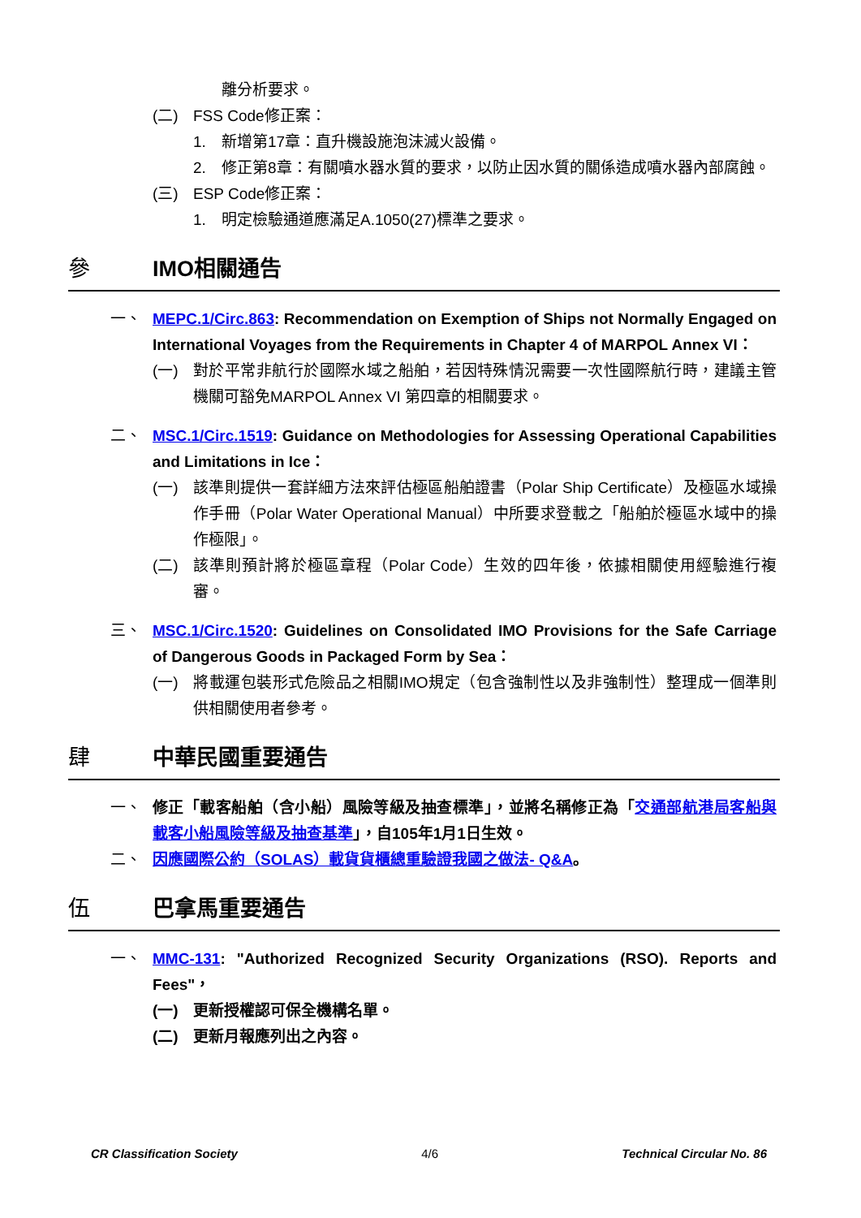離分析要求。
(二) FSS Code修正案：
1. 新增第17章：直升機設施泡沫滅火設備。
2. 修正第8章：有關噴水器水質的要求，以防止因水質的關係造成噴水器內部腐蝕。
(三) ESP Code修正案：
1. 明定檢驗通道應滿足A.1050(27)標準之要求。
參 IMO相關通告
一、 MEPC.1/Circ.863: Recommendation on Exemption of Ships not Normally Engaged on International Voyages from the Requirements in Chapter 4 of MARPOL Annex VI：
(一) 對於平常非航行於國際水域之船舶，若因特殊情況需要一次性國際航行時，建議主管機關可豁免MARPOL Annex VI 第四章的相關要求。
二、 MSC.1/Circ.1519: Guidance on Methodologies for Assessing Operational Capabilities and Limitations in Ice：
(一) 該準則提供一套詳細方法來評估極區船舶證書（Polar Ship Certificate）及極區水域操作手冊（Polar Water Operational Manual）中所要求登載之「船舶於極區水域中的操作極限」。
(二) 該準則預計將於極區章程（Polar Code）生效的四年後，依據相關使用經驗進行複審。
三、 MSC.1/Circ.1520: Guidelines on Consolidated IMO Provisions for the Safe Carriage of Dangerous Goods in Packaged Form by Sea：
(一) 將載運包裝形式危險品之相關IMO規定（包含強制性以及非強制性）整理成一個準則供相關使用者參考。
肆 中華民國重要通告
一、 修正「載客船舶（含小船）風險等級及抽查標準」，並將名稱修正為「交通部航港局客船與載客小船風險等級及抽查基準」，自105年1月1日生效。
二、 因應國際公約（SOLAS）載貨貨櫃總重驗證我國之做法- Q&A。
伍 巴拿馬重要通告
一、 MMC-131: "Authorized Recognized Security Organizations (RSO). Reports and Fees"，
(一) 更新授權認可保全機構名單。
(二) 更新月報應列出之內容。
CR Classification Society 4/6 Technical Circular No. 86